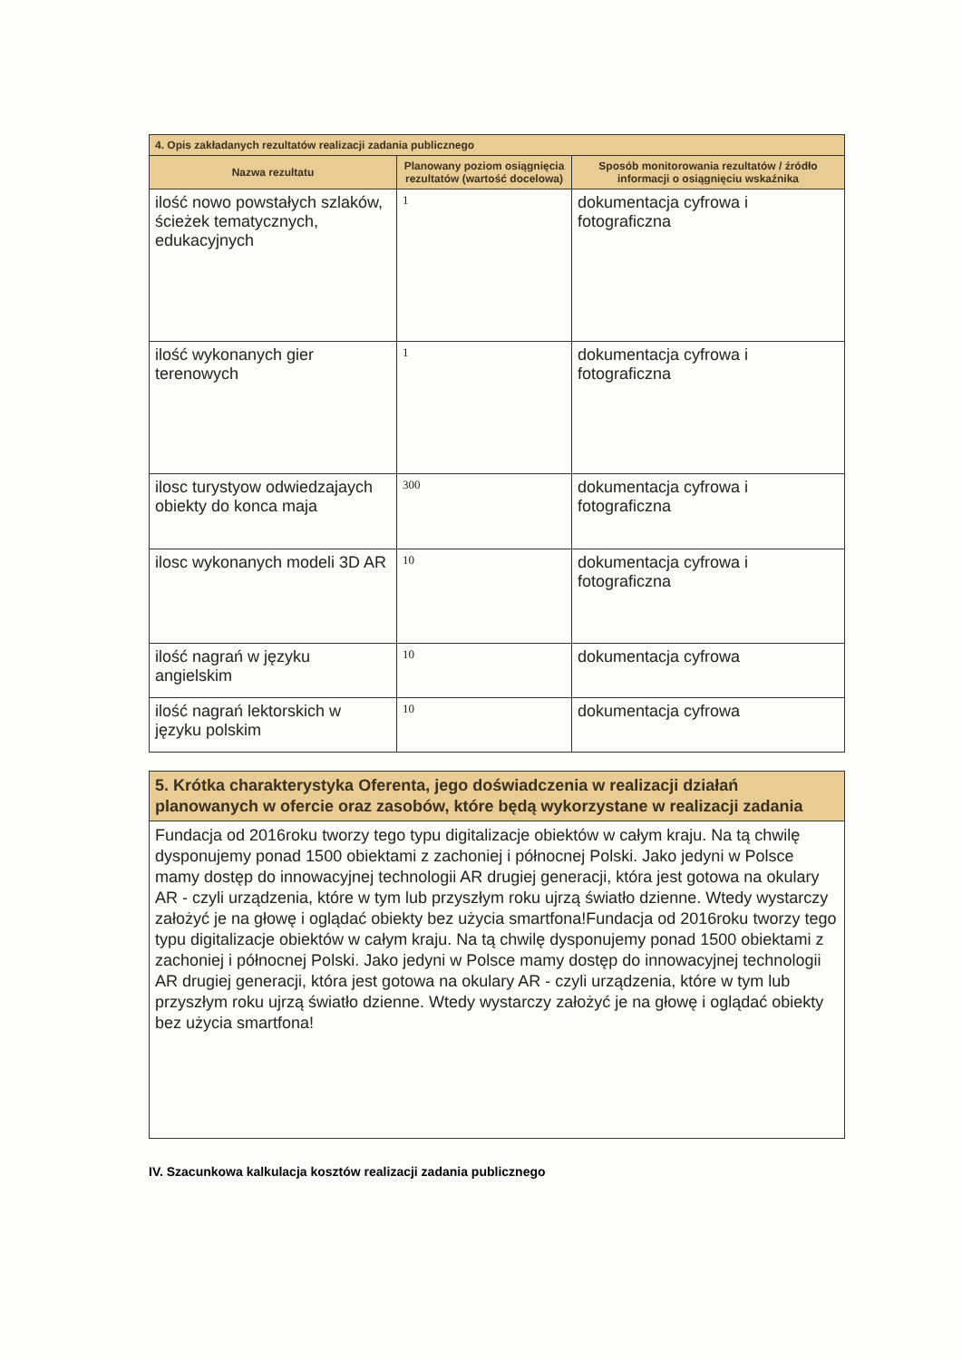| 4. Opis zakładanych rezultatów realizacji zadania publicznego | | |
| Nazwa rezultatu | Planowany poziom osiągnięcia rezultatów (wartość docelowa) | Sposób monitorowania rezultatów / źródło informacji o osiągnięciu wskaźnika |
| ilość nowo powstałych szlaków, ścieżek tematycznych, edukacyjnych | 1 | dokumentacja cyfrowa i fotograficzna |
| ilość wykonanych gier terenowych | 1 | dokumentacja cyfrowa i fotograficzna |
| ilosc turystyow odwiedzajaych obiekty do konca maja | 300 | dokumentacja cyfrowa i fotograficzna |
| ilosc wykonanych modeli 3D AR | 10 | dokumentacja cyfrowa i fotograficzna |
| ilość nagrań w języku angielskim | 10 | dokumentacja cyfrowa |
| ilość nagrań lektorskich w języku polskim | 10 | dokumentacja cyfrowa |
| 5. Krótka charakterystyka Oferenta, jego doświadczenia w realizacji działań planowanych w ofercie oraz zasobów, które będą wykorzystane w realizacji zadania |
| Fundacja od 2016roku tworzy tego typu digitalizacje obiektów w całym kraju. Na tą chwilę dysponujemy ponad 1500 obiektami z zachoniej i północnej Polski. Jako jedyni w Polsce mamy dostęp do innowacyjnej technologii AR drugiej generacji, która jest gotowa na okulary AR - czyli urządzenia, które w tym lub przyszłym roku ujrzą światło dzienne. Wtedy wystarczy założyć je na głowę i oglądać obiekty bez użycia smartfona!Fundacja od 2016roku tworzy tego typu digitalizacje obiektów w całym kraju. Na tą chwilę dysponujemy ponad 1500 obiektami z zachoniej i północnej Polski. Jako jedyni w Polsce mamy dostęp do innowacyjnej technologii AR drugiej generacji, która jest gotowa na okulary AR - czyli urządzenia, które w tym lub przyszłym roku ujrzą światło dzienne. Wtedy wystarczy założyć je na głowę i oglądać obiekty bez użycia smartfona! |
IV. Szacunkowa kalkulacja kosztów realizacji zadania publicznego